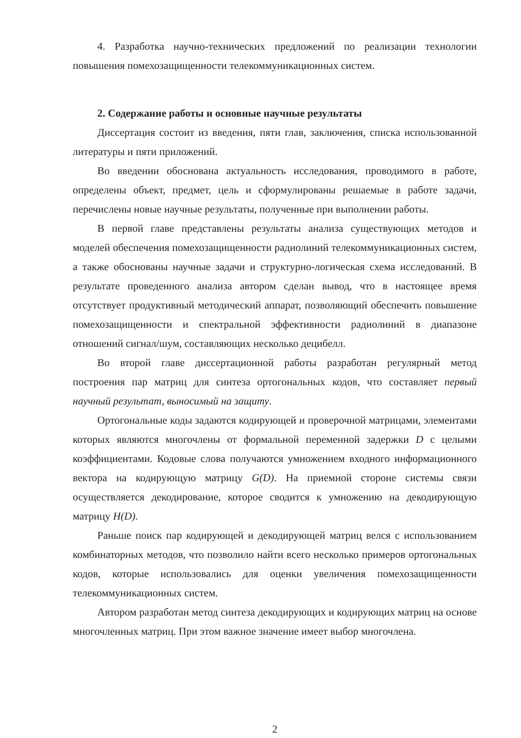4. Разработка научно-технических предложений по реализации технологии повышения помехозащищенности телекоммуникационных систем.
2. Содержание работы и основные научные результаты
Диссертация состоит из введения, пяти глав, заключения, списка использованной литературы и пяти приложений.
Во введении обоснована актуальность исследования, проводимого в работе, определены объект, предмет, цель и сформулированы решаемые в работе задачи, перечислены новые научные результаты, полученные при выполнении работы.
В первой главе представлены результаты анализа существующих методов и моделей обеспечения помехозащищенности радиолиний телекоммуникационных систем, а также обоснованы научные задачи и структурно-логическая схема исследований. В результате проведенного анализа автором сделан вывод, что в настоящее время отсутствует продуктивный методический аппарат, позволяющий обеспечить повышение помехозащищенности и спектральной эффективности радиолиний в диапазоне отношений сигнал/шум, составляющих несколько децибелл.
Во второй главе диссертационной работы разработан регулярный метод построения пар матриц для синтеза ортогональных кодов, что составляет первый научный результат, выносимый на защиту.
Ортогональные коды задаются кодирующей и проверочной матрицами, элементами которых являются многочлены от формальной переменной задержки D с целыми коэффициентами. Кодовые слова получаются умножением входного информационного вектора на кодирующую матрицу G(D). На приемной стороне системы связи осуществляется декодирование, которое сводится к умножению на декодирующую матрицу H(D).
Раньше поиск пар кодирующей и декодирующей матриц велся с использованием комбинаторных методов, что позволило найти всего несколько примеров ортогональных кодов, которые использовались для оценки увеличения помехозащищенности телекоммуникационных систем.
Автором разработан метод синтеза декодирующих и кодирующих матриц на основе многочленных матриц. При этом важное значение имеет выбор многочлена.
2